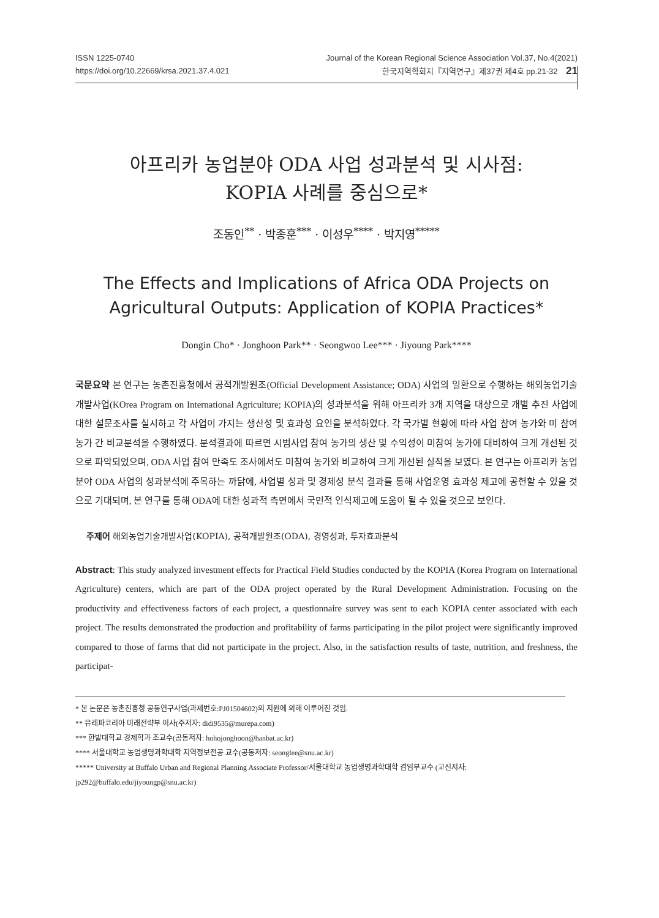ISSN 1225-0740 Journal of the Korean Regional Science Association Vol.37, No.4(2021)
https://doi.org/10.22669/krsa.2021.37.4.021 한국지역학회지『지역연구』제37권 제4호 pp.21-32 21
아프리카 농업분야 ODA 사업 성과분석 및 시사점:
KOPIA 사례를 중심으로*
조동인<sup>**</sup> · 박종훈<sup>***</sup> · 이성우<sup>****</sup> · 박지영<sup>*****</sup>
The Effects and Implications of Africa ODA Projects on
Agricultural Outputs: Application of KOPIA Practices*
Dongin Cho* · Jonghoon Park** · Seongwoo Lee*** · Jiyoung Park****
국문요약 본 연구는 농촌진흥청에서 공적개발원조(Official Development Assistance; ODA) 사업의 일환으로 수행하는 해외농업기술개발사업(KOrea Program on International Agriculture; KOPIA)의 성과분석을 위해 아프리카 3개 지역을 대상으로 개별 추진 사업에 대한 설문조사를 실시하고 각 사업이 가지는 생산성 및 효과성 요인을 분석하였다. 각 국가별 현황에 따라 사업 참여 농가와 미 참여 농가 간 비교분석을 수행하였다. 분석결과에 따르면 시범사업 참여 농가의 생산 및 수익성이 미참여 농가에 대비하여 크게 개선된 것으로 파악되었으며, ODA 사업 참여 만족도 조사에서도 미참여 농가와 비교하여 크게 개선된 실적을 보였다. 본 연구는 아프리카 농업분야 ODA 사업의 성과분석에 주목하는 까닭에, 사업별 성과 및 경제성 분석 결과를 통해 사업운영 효과성 제고에 공헌할 수 있을 것으로 기대되며, 본 연구를 통해 ODA에 대한 성과적 측면에서 국민적 인식제고에 도움이 될 수 있을 것으로 보인다.
주제어 해외농업기술개발사업(KOPIA), 공적개발원조(ODA), 경영성과, 투자효과분석
Abstract: This study analyzed investment effects for Practical Field Studies conducted by the KOPIA (Korea Program on International Agriculture) centers, which are part of the ODA project operated by the Rural Development Administration. Focusing on the productivity and effectiveness factors of each project, a questionnaire survey was sent to each KOPIA center associated with each project. The results demonstrated the production and profitability of farms participating in the pilot project were significantly improved compared to those of farms that did not participate in the project. Also, in the satisfaction results of taste, nutrition, and freshness, the participat-
* 본 논문은 농촌진흥청 공동연구사업(과제번호:PJ01504602)의 지원에 의해 이루어진 것임.
** 뮤레파코리아 미래전략부 이사(주저자: didi9535@murepa.com)
*** 한밭대학교 경제학과 조교수(공동저자: hohojonghoon@hanbat.ac.kr)
**** 서울대학교 농업생명과학대학 지역정보전공 교수(공동저자: seonglee@snu.ac.kr)
***** University at Buffalo Urban and Regional Planning Associate Professor/서울대학교 농업생명과학대학 겸임부교수 (교신저자: jp292@buffalo.edu/jiyoungp@snu.ac.kr)